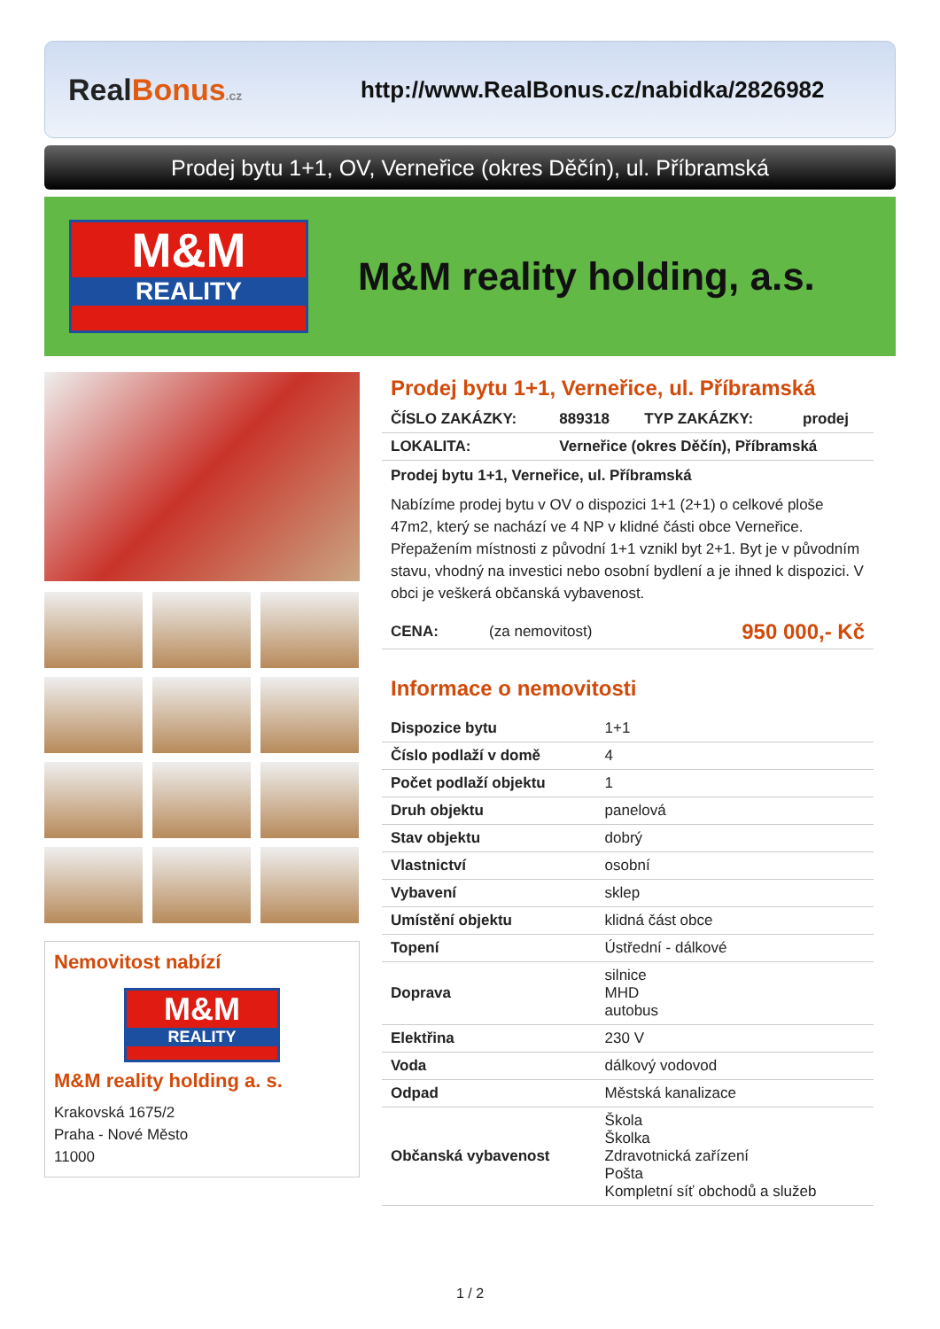RealBonus.cz
http://www.RealBonus.cz/nabidka/2826982
Prodej bytu 1+1, OV, Verneřice (okres Děčín), ul. Příbramská
M&M
REALITY
M&M reality holding, a.s.
Nemovitost nabízí
M&M
REALITY
M&M reality holding a. s.
Krakovská 1675/2
Praha - Nové Město
11000
Prodej bytu 1+1, Verneřice, ul. Příbramská
| ČÍSLO ZAKÁZKY: | 889318 | TYP ZAKÁZKY: | prodej |
| LOKALITA: | Verneřice (okres Děčín), Příbramská | | |
Prodej bytu 1+1, Verneřice, ul. Příbramská
Nabízíme prodej bytu v OV o dispozici 1+1 (2+1) o celkové ploše 47m2, který se nachází ve 4 NP v klidné části obce Verneřice. Přepažením místnosti z původní 1+1 vznikl byt 2+1. Byt je v původním stavu, vhodný na investici nebo osobní bydlení a je ihned k dispozici. V obci je veškerá občanská vybavenost.
| CENA: | (za nemovitost) | 950 000,- Kč |
Informace o nemovitosti
| Dispozice bytu | 1+1 |
| Číslo podlaží v domě | 4 |
| Počet podlaží objektu | 1 |
| Druh objektu | panelová |
| Stav objektu | dobrý |
| Vlastnictví | osobní |
| Vybavení | sklep |
| Umístění objektu | klidná část obce |
| Topení | Ústřední - dálkové |
| Doprava | silnice MHD autobus |
| Elektřina | 230 V |
| Voda | dálkový vodovod |
| Odpad | Městská kanalizace |
| Občanská vybavenost | Škola Školka Zdravotnická zařízení Pošta Kompletní síť obchodů a služeb |
1 / 2